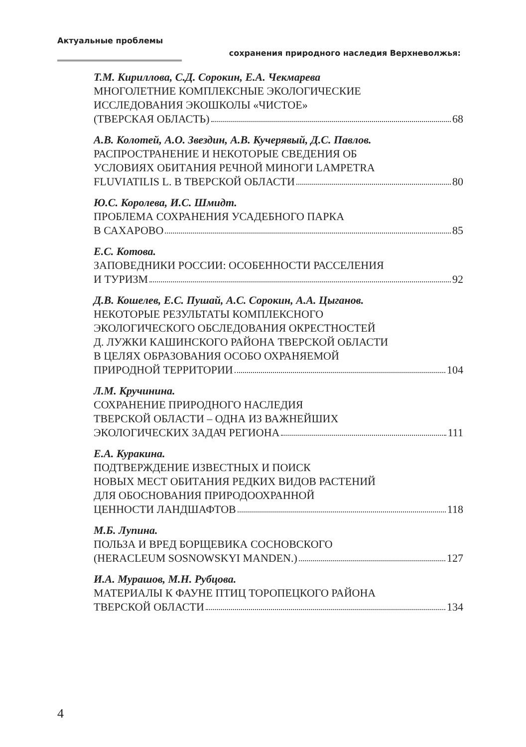Актуальные проблемы
сохранения природного наследия Верхневолжья:
Т.М. Кириллова, С.Д. Сорокин, Е.А. Чекмарева
МНОГОЛЕТНИЕ КОМПЛЕКСНЫЕ ЭКОЛОГИЧЕСКИЕ
ИССЛЕДОВАНИЯ ЭКОШКОЛЫ «ЧИСТОЕ»
(ТВЕРСКАЯ ОБЛАСТЬ) 68
А.В. Колотей, А.О. Звездин, А.В. Кучерявый, Д.С. Павлов.
РАСПРОСТРАНЕНИЕ И НЕКОТОРЫЕ СВЕДЕНИЯ ОБ
УСЛОВИЯХ ОБИТАНИЯ РЕЧНОЙ МИНОГИ LAMPETRA
FLUVIATILIS L. В ТВЕРСКОЙ ОБЛАСТИ 80
Ю.С. Королева, И.С. Шмидт.
ПРОБЛЕМА СОХРАНЕНИЯ УСАДЕБНОГО ПАРКА
В САХАРОВО 85
Е.С. Котова.
ЗАПОВЕДНИКИ РОССИИ: ОСОБЕННОСТИ РАССЕЛЕНИЯ
И ТУРИЗМ 92
Д.В. Кошелев, Е.С. Пушай, А.С. Сорокин, А.А. Цыганов.
НЕКОТОРЫЕ РЕЗУЛЬТАТЫ КОМПЛЕКСНОГО
ЭКОЛОГИЧЕСКОГО ОБСЛЕДОВАНИЯ ОКРЕСТНОСТЕЙ
Д. ЛУЖКИ КАШИНСКОГО РАЙОНА ТВЕРСКОЙ ОБЛАСТИ
В ЦЕЛЯХ ОБРАЗОВАНИЯ ОСОБО ОХРАНЯЕМОЙ
ПРИРОДНОЙ ТЕРРИТОРИИ 104
Л.М. Кручинина.
СОХРАНЕНИЕ ПРИРОДНОГО НАСЛЕДИЯ
ТВЕРСКОЙ ОБЛАСТИ – ОДНА ИЗ ВАЖНЕЙШИХ
ЭКОЛОГИЧЕСКИХ ЗАДАЧ РЕГИОНА 111
Е.А. Куракина.
ПОДТВЕРЖДЕНИЕ ИЗВЕСТНЫХ И ПОИСК
НОВЫХ МЕСТ ОБИТАНИЯ РЕДКИХ ВИДОВ РАСТЕНИЙ
ДЛЯ ОБОСНОВАНИЯ ПРИРОДООХРАННОЙ
ЦЕННОСТИ ЛАНДШАФТОВ 118
М.Б. Лупина.
ПОЛЬЗА И ВРЕД БОРЩЕВИКА СОСНОВСКОГО
(HERACLEUM SOSNOWSKYI MANDEN.) 127
И.А. Мурашов, М.Н. Рубцова.
МАТЕРИАЛЫ К ФАУНЕ ПТИЦ ТОРОПЕЦКОГО РАЙОНА
ТВЕРСКОЙ ОБЛАСТИ 134
4